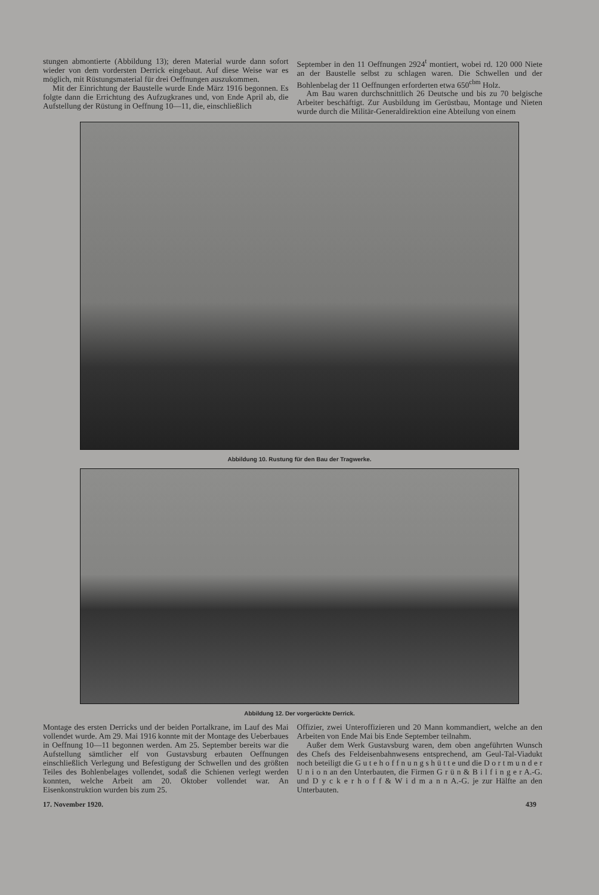stungen abmontierte (Abbildung 13); deren Material wurde dann sofort wieder von dem vordersten Derrick eingebaut. Auf diese Weise war es möglich, mit Rüstungsmaterial für drei Oeffnungen auszukommen.
Mit der Einrichtung der Baustelle wurde Ende März 1916 begonnen. Es folgte dann die Errichtung des Aufzugkranes und, von Ende April ab, die Aufstellung der Rüstung in Oeffnung 10—11, die, einschließlich
September in den 11 Oeffnungen 2924<sup>t</sup> montiert, wobei rd. 120 000 Niete an der Baustelle selbst zu schlagen waren. Die Schwellen und der Bohlenbelag der 11 Oeffnungen erforderten etwa 650<sup>cbm</sup> Holz.
Am Bau waren durchschnittlich 26 Deutsche und bis zu 70 belgische Arbeiter beschäftigt. Zur Ausbildung im Gerüstbau, Montage und Nieten wurde durch die Militär-Generaldirektion eine Abteilung von einem
Abbildung 10. Rustung für den Bau der Tragwerke.
Abbildung 12. Der vorgerückte Derrick.
Montage des ersten Derricks und der beiden Portalkrane, im Lauf des Mai vollendet wurde. Am 29. Mai 1916 konnte mit der Montage des Ueberbaues in Oeffnung 10—11 begonnen werden. Am 25. September bereits war die Aufstellung sämtlicher elf von Gustavsburg erbauten Oeffnungen einschließlich Verlegung und Befestigung der Schwellen und des größten Teiles des Bohlenbelages vollendet, sodaß die Schienen verlegt werden konnten, welche Arbeit am 20. Oktober vollendet war. An Eisenkonstruktion wurden bis zum 25.
Offizier, zwei Unteroffizieren und 20 Mann kommandiert, welche an den Arbeiten von Ende Mai bis Ende September teilnahm.
Außer dem Werk Gustavsburg waren, dem oben angeführten Wunsch des Chefs des Feldeisenbahnwesens entsprechend, am Geul-Tal-Viadukt noch beteiligt die G u t e h o f f n u n g s h ü t t e und die D o r t m u n d e r U n i o n an den Unterbauten, die Firmen G r ü n & B i l f i n g e r A.-G. und D y c k e r h o f f & W i d m a n n A.-G. je zur Hälfte an den Unterbauten.
17. November 1920. 439